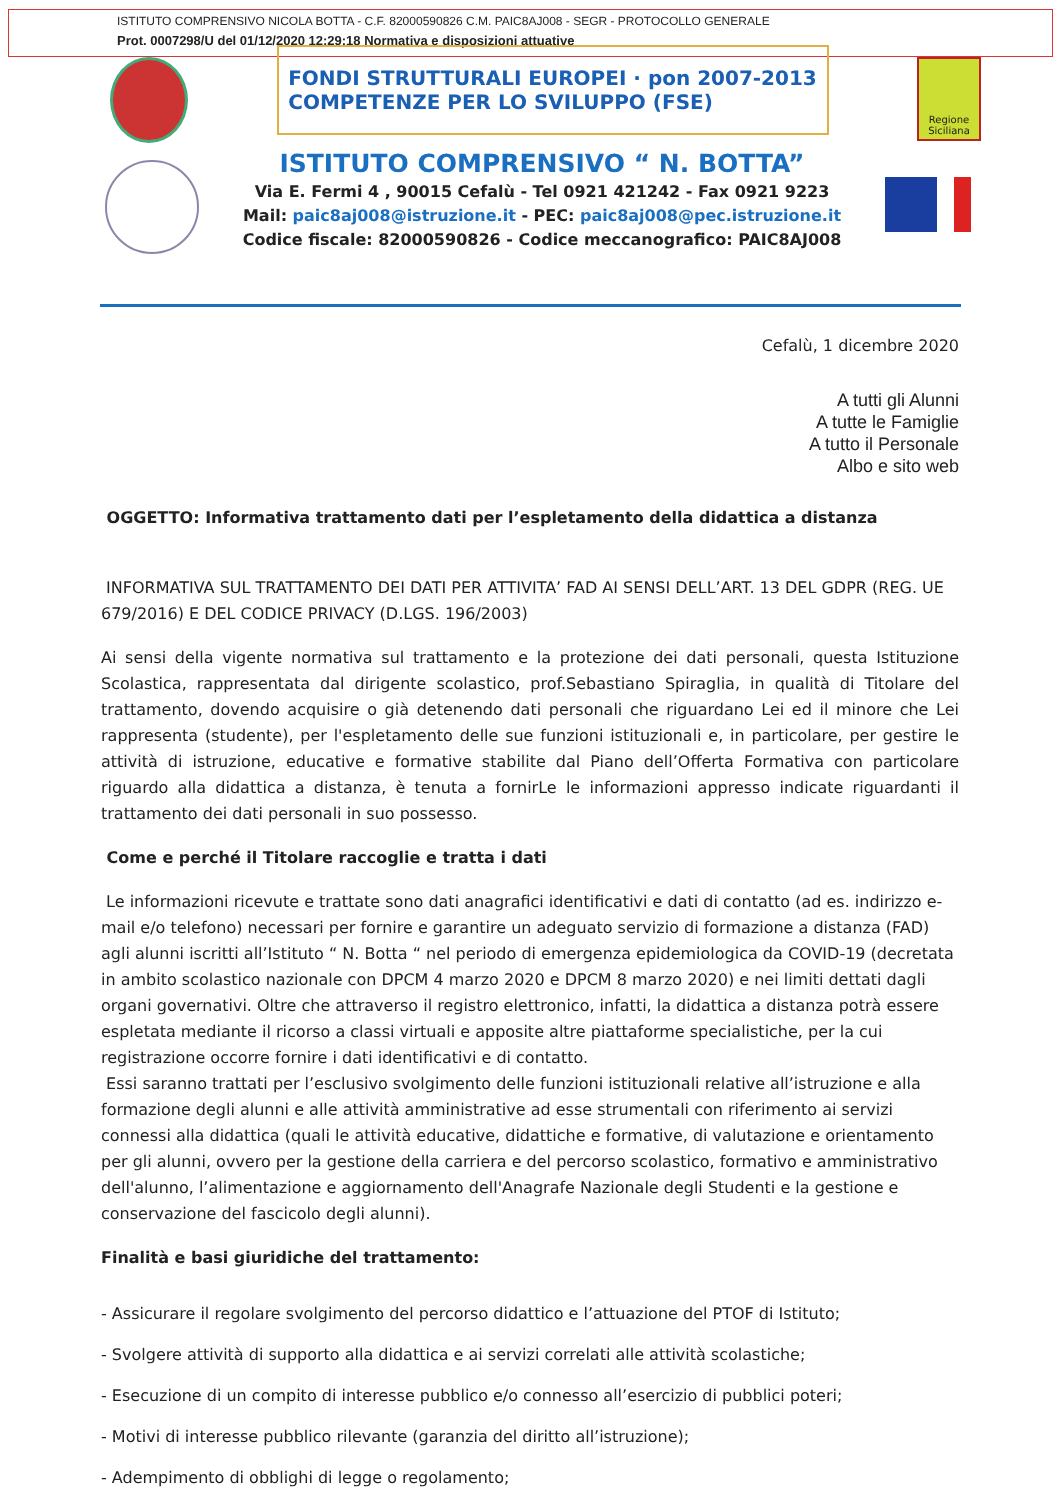ISTITUTO COMPRENSIVO NICOLA BOTTA - C.F. 82000590826 C.M. PAIC8AJ008 - SEGR - PROTOCOLLO GENERALE
Prot. 0007298/U del 01/12/2020 12:29:18 Normativa e disposizioni attuative
FONDI STRUTTURALI EUROPEI · pon 2007-2013
COMPETENZE PER LO SVILUPPO (FSE)
Regione Siciliana
ISTITUTO COMPRENSIVO “ N. BOTTA”
Via E. Fermi 4 , 90015 Cefalù - Tel 0921 421242 - Fax 0921 9223
Mail: paic8aj008@istruzione.it - PEC: paic8aj008@pec.istruzione.it
Codice fiscale: 82000590826 - Codice meccanografico: PAIC8AJ008
Cefalù, 1 dicembre 2020
A tutti gli Alunni
A tutte le Famiglie
A tutto il Personale
Albo e sito web
OGGETTO: Informativa trattamento dati per l’espletamento della didattica a distanza
INFORMATIVA SUL TRATTAMENTO DEI DATI PER ATTIVITA’ FAD AI SENSI DELL’ART. 13 DEL GDPR (REG. UE 679/2016) E DEL CODICE PRIVACY (D.LGS. 196/2003)
Ai sensi della vigente normativa sul trattamento e la protezione dei dati personali, questa Istituzione Scolastica, rappresentata dal dirigente scolastico, prof.Sebastiano Spiraglia, in qualità di Titolare del trattamento, dovendo acquisire o già detenendo dati personali che riguardano Lei ed il minore che Lei rappresenta (studente), per l'espletamento delle sue funzioni istituzionali e, in particolare, per gestire le attività di istruzione, educative e formative stabilite dal Piano dell’Offerta Formativa con particolare riguardo alla didattica a distanza, è tenuta a fornirLe le informazioni appresso indicate riguardanti il trattamento dei dati personali in suo possesso.
Come e perché il Titolare raccoglie e tratta i dati
Le informazioni ricevute e trattate sono dati anagrafici identificativi e dati di contatto (ad es. indirizzo e-mail e/o telefono) necessari per fornire e garantire un adeguato servizio di formazione a distanza (FAD) agli alunni iscritti all’Istituto “ N. Botta “ nel periodo di emergenza epidemiologica da COVID-19 (decretata in ambito scolastico nazionale con DPCM 4 marzo 2020 e DPCM 8 marzo 2020) e nei limiti dettati dagli organi governativi. Oltre che attraverso il registro elettronico, infatti, la didattica a distanza potrà essere espletata mediante il ricorso a classi virtuali e apposite altre piattaforme specialistiche, per la cui registrazione occorre fornire i dati identificativi e di contatto.
Essi saranno trattati per l’esclusivo svolgimento delle funzioni istituzionali relative all’istruzione e alla formazione degli alunni e alle attività amministrative ad esse strumentali con riferimento ai servizi connessi alla didattica (quali le attività educative, didattiche e formative, di valutazione e orientamento per gli alunni, ovvero per la gestione della carriera e del percorso scolastico, formativo e amministrativo dell'alunno, l’alimentazione e aggiornamento dell'Anagrafe Nazionale degli Studenti e la gestione e conservazione del fascicolo degli alunni).
Finalità e basi giuridiche del trattamento:
- Assicurare il regolare svolgimento del percorso didattico e l’attuazione del PTOF di Istituto;
- Svolgere attività di supporto alla didattica e ai servizi correlati alle attività scolastiche;
- Esecuzione di un compito di interesse pubblico e/o connesso all’esercizio di pubblici poteri;
- Motivi di interesse pubblico rilevante (garanzia del diritto all’istruzione);
- Adempimento di obblighi di legge o regolamento;